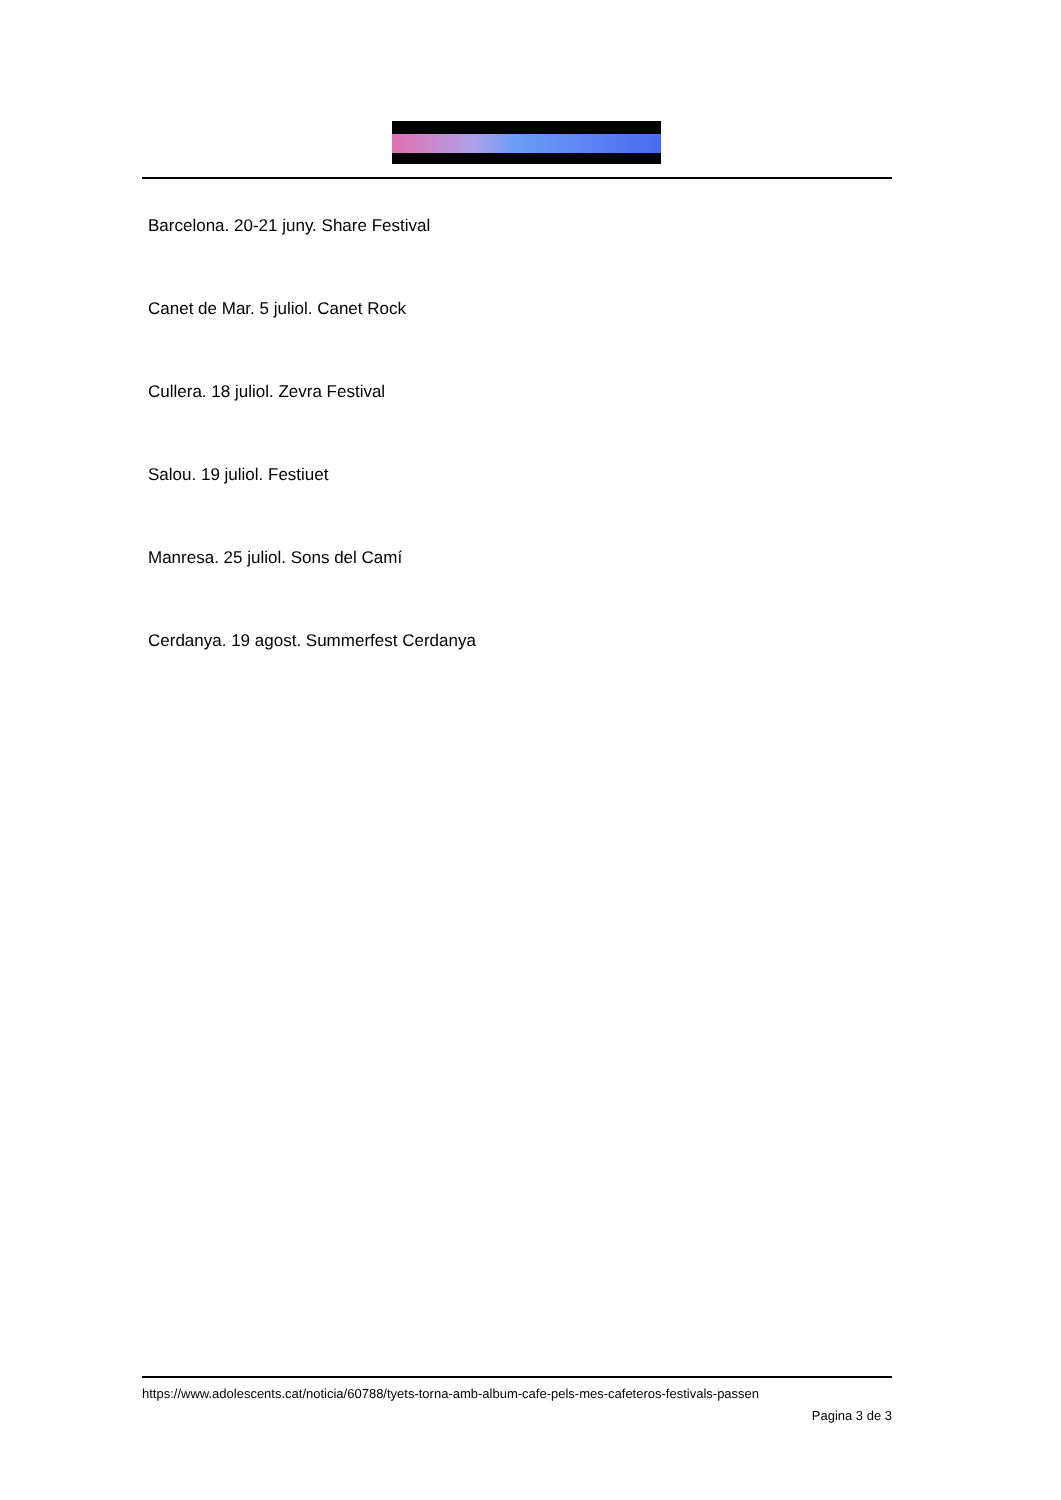Barcelona. 20-21 juny. Share Festival
Canet de Mar. 5 juliol. Canet Rock
Cullera. 18 juliol. Zevra Festival
Salou. 19 juliol. Festiuet
Manresa. 25 juliol. Sons del Camí
Cerdanya. 19 agost. Summerfest Cerdanya
https://www.adolescents.cat/noticia/60788/tyets-torna-amb-album-cafe-pels-mes-cafeteros-festivals-passen
Pagina 3 de 3